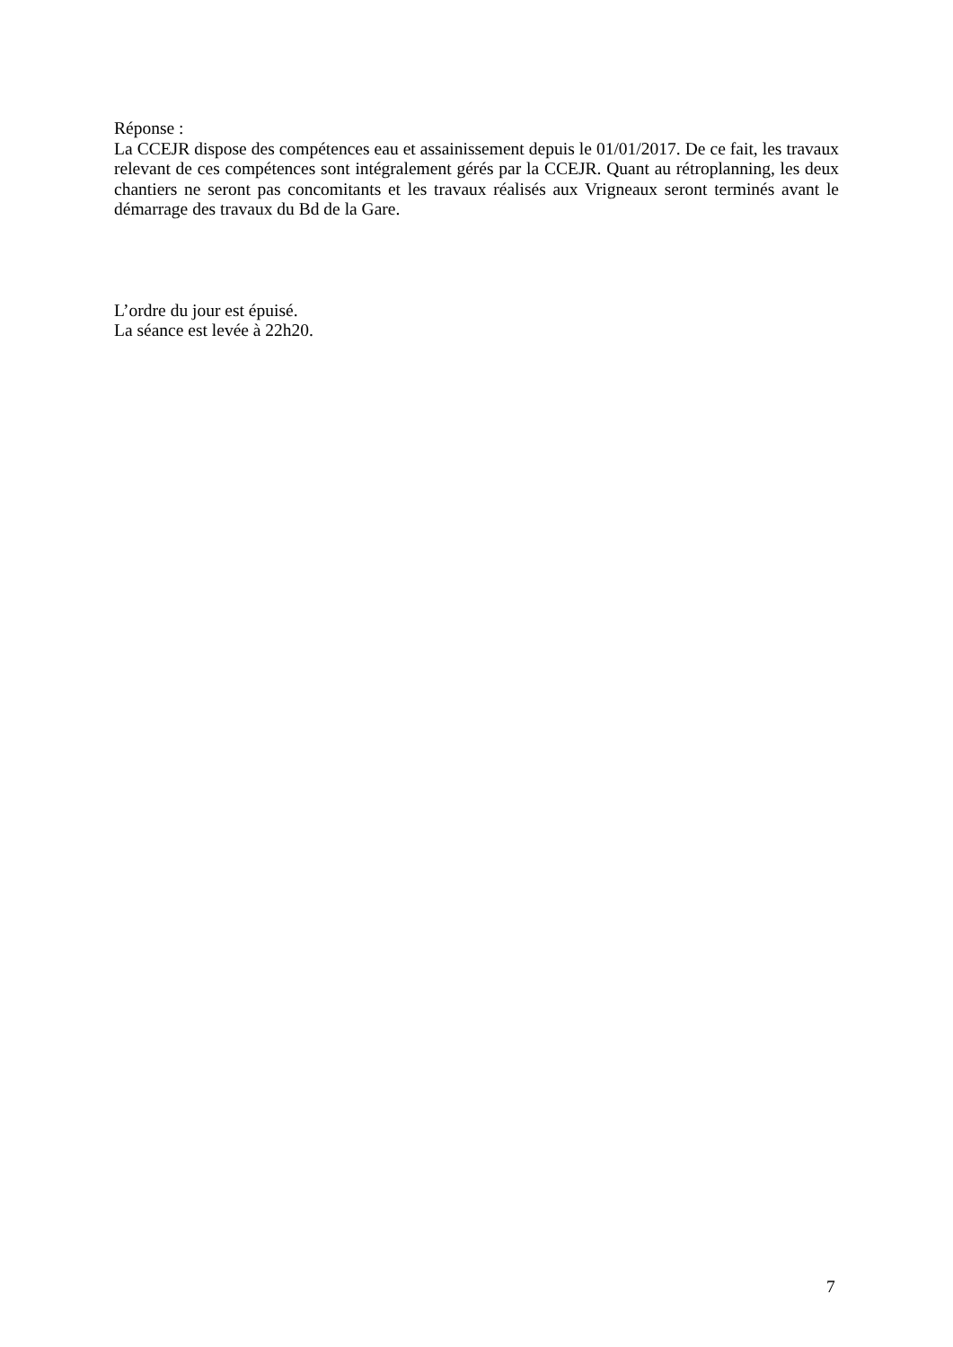Réponse :
La CCEJR dispose des compétences eau et assainissement depuis le 01/01/2017. De ce fait, les travaux relevant de ces compétences sont intégralement gérés par la CCEJR. Quant au rétroplanning, les deux chantiers ne seront pas concomitants et les travaux réalisés aux Vrigneaux seront terminés avant le démarrage des travaux du Bd de la Gare.
L’ordre du jour est épuisé.
La séance est levée à 22h20.
7